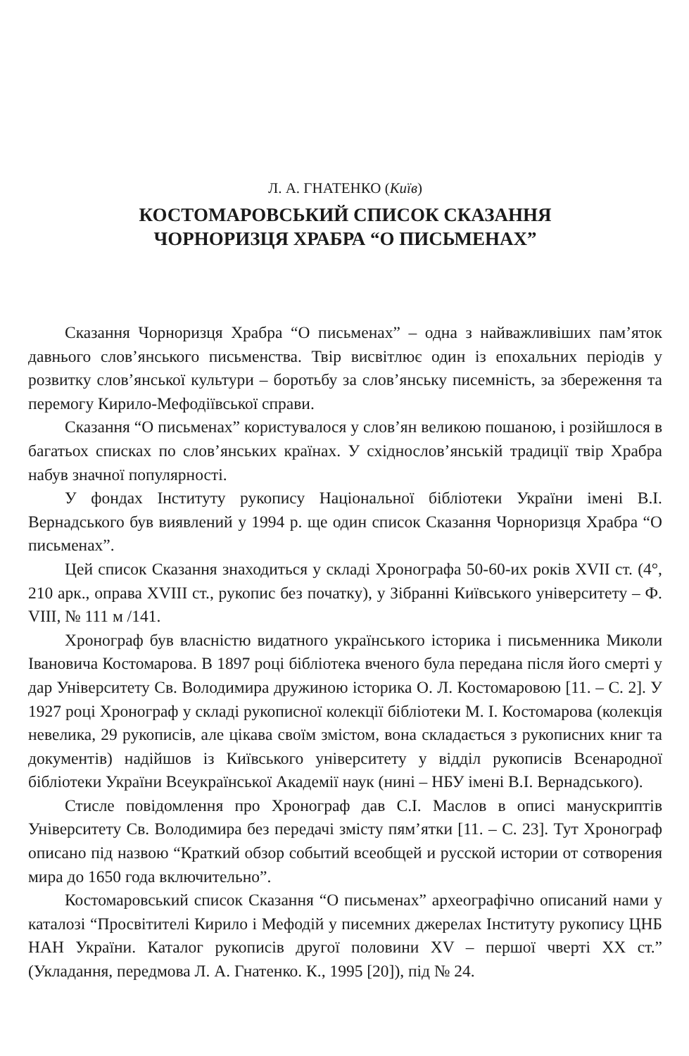Л. А. ГНАТЕНКО (Київ)
КОСТОМАРОВСЬКИЙ СПИСОК СКАЗАННЯ
ЧОРНОРИЗЦЯ ХРАБРА “О ПИСЬМЕНАХ”
Сказання Чорноризця Храбра “О письменах” – одна з найважливіших пам’яток давнього слов’янського письменства. Твір висвітлює один із епохальних періодів у розвитку слов’янської культури – боротьбу за слов’янську писемність, за збереження та перемогу Кирило-Мефодіївської справи.
Сказання “О письменах” користувалося у слов’ян великою пошаною, і розійшлося в багатьох списках по слов’янських країнах. У східнослов’янській традиції твір Храбра набув значної популярності.
У фондах Інституту рукопису Національної бібліотеки України імені В.І. Вернадського був виявлений у 1994 р. ще один список Сказання Чорноризця Храбра “О письменах”.
Цей список Сказання знаходиться у складі Хронографа 50-60-их років XVII ст. (4°, 210 арк., оправа XVIII ст., рукопис без початку), у Зібранні Київського університету – Ф. VIII, № 111 м /141.
Хронограф був власністю видатного українського історика і письменника Миколи Івановича Костомарова. В 1897 році бібліотека вченого була передана після його смерті у дар Університету Св. Володимира дружиною історика О. Л. Костомаровою [11. – С. 2]. У 1927 році Хронограф у складі рукописної колекції бібліотеки М. І. Костомарова (колекція невелика, 29 рукописів, але цікава своїм змістом, вона складається з рукописних книг та документів) надійшов із Київського університету у відділ рукописів Всенародної бібліотеки України Всеукраїнської Академії наук (нині – НБУ імені В.І. Вернадського).
Стисле повідомлення про Хронограф дав С.І. Маслов в описі манускриптів Університету Св. Володимира без передачі змісту пям’ятки [11. – С. 23]. Тут Хронограф описано під назвою “Краткий обзор событий всеобщей и русской истории от сотворения мира до 1650 года включительно”.
Костомаровський список Сказання “О письменах” археографічно описаний нами у каталозі “Просвітителі Кирило і Мефодій у писемних джерелах Інституту рукопису ЦНБ НАН України. Каталог рукописів другої половини XV – першої чверті XX ст.” (Укладання, передмова Л. А. Гнатенко. К., 1995 [20]), під № 24.